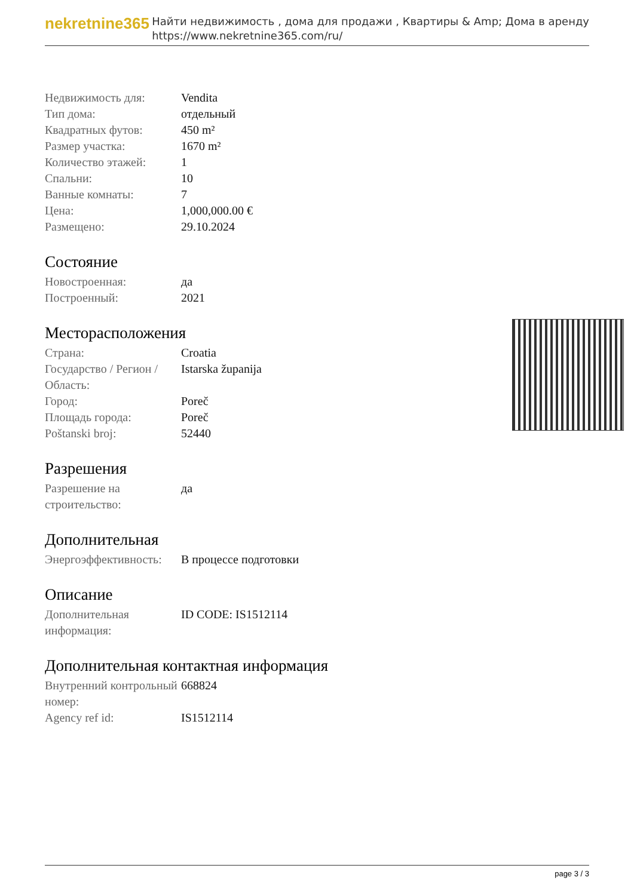nekretnine365
Найти недвижимость , дома для продажи , Квартиры & Amp; Дома в аренду
https://www.nekretnine365.com/ru/
| Недвижимость для: | Vendita |
| Тип дома: | отдельный |
| Квадратных футов: | 450 m² |
| Размер участка: | 1670 m² |
| Количество этажей: | 1 |
| Спальни: | 10 |
| Ванные комнаты: | 7 |
| Цена: | 1,000,000.00 € |
| Размещено: | 29.10.2024 |
Состояние
| Новостроенная: | да |
| Построенный: | 2021 |
Месторасположения
| Страна: | Croatia |
| Государство / Регион / Область: | Istarska županija |
| Город: | Poreč |
| Площадь города: | Poreč |
| Poštanski broj: | 52440 |
Разрешения
| Разрешение на строительство: | да |
Дополнительная
| Энергоэффективность: | В процессе подготовки |
Описание
| Дополнительная информация: | ID CODE: IS1512114 |
Дополнительная контактная информация
| Внутренний контрольный номер: | 668824 |
| Agency ref id: | IS1512114 |
page 3 / 3